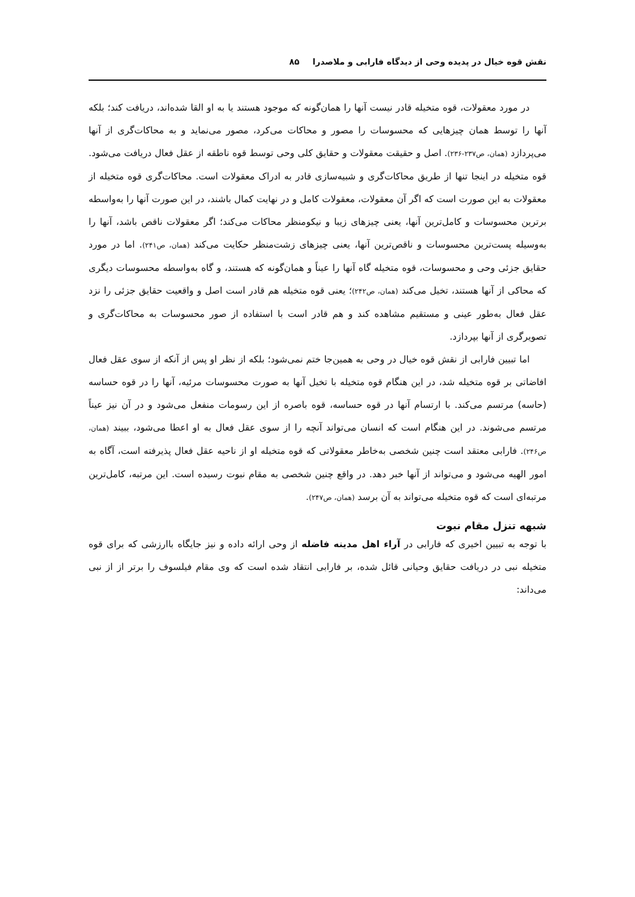نقش قوه خیال در پدیده وحی از دیدگاه فارابی و ملاصدرا ۸۵
در مورد معقولات، قوه متخیله قادر نیست آنها را همان‌گونه که موجود هستند یا به او القا شده‌اند، دریافت کند؛ بلکه آنها را توسط همان چیزهایی که محسوسات را مصور و محاکات می‌کرد، مصور می‌نماید و به محاکات‌گری از آنها می‌پردازد (همان، ص۲۳۷-۲۳۶). اصل و حقیقت معقولات و حقایق کلی وحی توسط قوه ناطقه از عقل فعال دریافت می‌شود. قوه متخیله در اینجا تنها از طریق محاکات‌گری و شبیه‌سازی قادر به ادراک معقولات است. محاکات‌گری قوه متخیله از معقولات به این صورت است که اگر آن معقولات، معقولات کامل و در نهایت کمال باشند، در این صورت آنها را به‌واسطه برترین محسوسات و کامل‌ترین آنها، یعنی چیزهای زیبا و نیکومنظر محاکات می‌کند؛ اگر معقولات ناقص باشد، آنها را به‌وسیله پست‌ترین محسوسات و ناقص‌ترین آنها، یعنی چیزهای زشت‌منظر حکایت می‌کند (همان، ص۲۴۱). اما در مورد حقایق جزئی وحی و محسوسات، قوه متخیله گاه آنها را عیناً و همان‌گونه که هستند، و گاه به‌واسطه محسوسات دیگری که محاکی از آنها هستند، تخیل می‌کند (همان، ص۲۴۲)؛ یعنی قوه متخیله هم قادر است اصل و واقعیت حقایق جزئی را نزد عقل فعال به‌طور عینی و مستقیم مشاهده کند و هم قادر است با استفاده از صور محسوسات به محاکات‌گری و تصویرگری از آنها بپردازد.
اما تبیین فارابی از نقش قوه خیال در وحی به همین‌جا ختم نمی‌شود؛ بلکه از نظر او پس از آنکه از سوی عقل فعال افاضاتی بر قوه متخیله شد، در این هنگام قوه متخیله با تخیل آنها به صورت محسوسات مرئیه، آنها را در قوه حساسه (حاسه) مرتسم می‌کند. با ارتسام آنها در قوه حساسه، قوه باصره از این رسومات منفعل می‌شود و در آن نیز عیناً مرتسم می‌شوند. در این هنگام است که انسان می‌تواند آنچه را از سوی عقل فعال به او اعطا می‌شود، ببیند (همان، ص۲۴۶). فارابی معتقد است چنین شخصی به‌خاطر معقولاتی که قوه متخیله او از ناحیه عقل فعال پذیرفته است، آگاه به امور الهیه می‌شود و می‌تواند از آنها خبر دهد. در واقع چنین شخصی به مقام نبوت رسیده است. این مرتبه، کامل‌ترین مرتبه‌ای است که قوه متخیله می‌تواند به آن برسد (همان، ص۲۴۷).
شبهه تنزل مقام نبوت
با توجه به تبیین اخیری که فارابی در آراء اهل مدینه فاضله از وحی ارائه داده و نیز جایگاه باارزشی که برای قوه متخیله نبی در دریافت حقایق وحیانی قائل شده، بر فارابی انتقاد شده است که وی مقام فیلسوف را برتر از از نبی می‌داند: